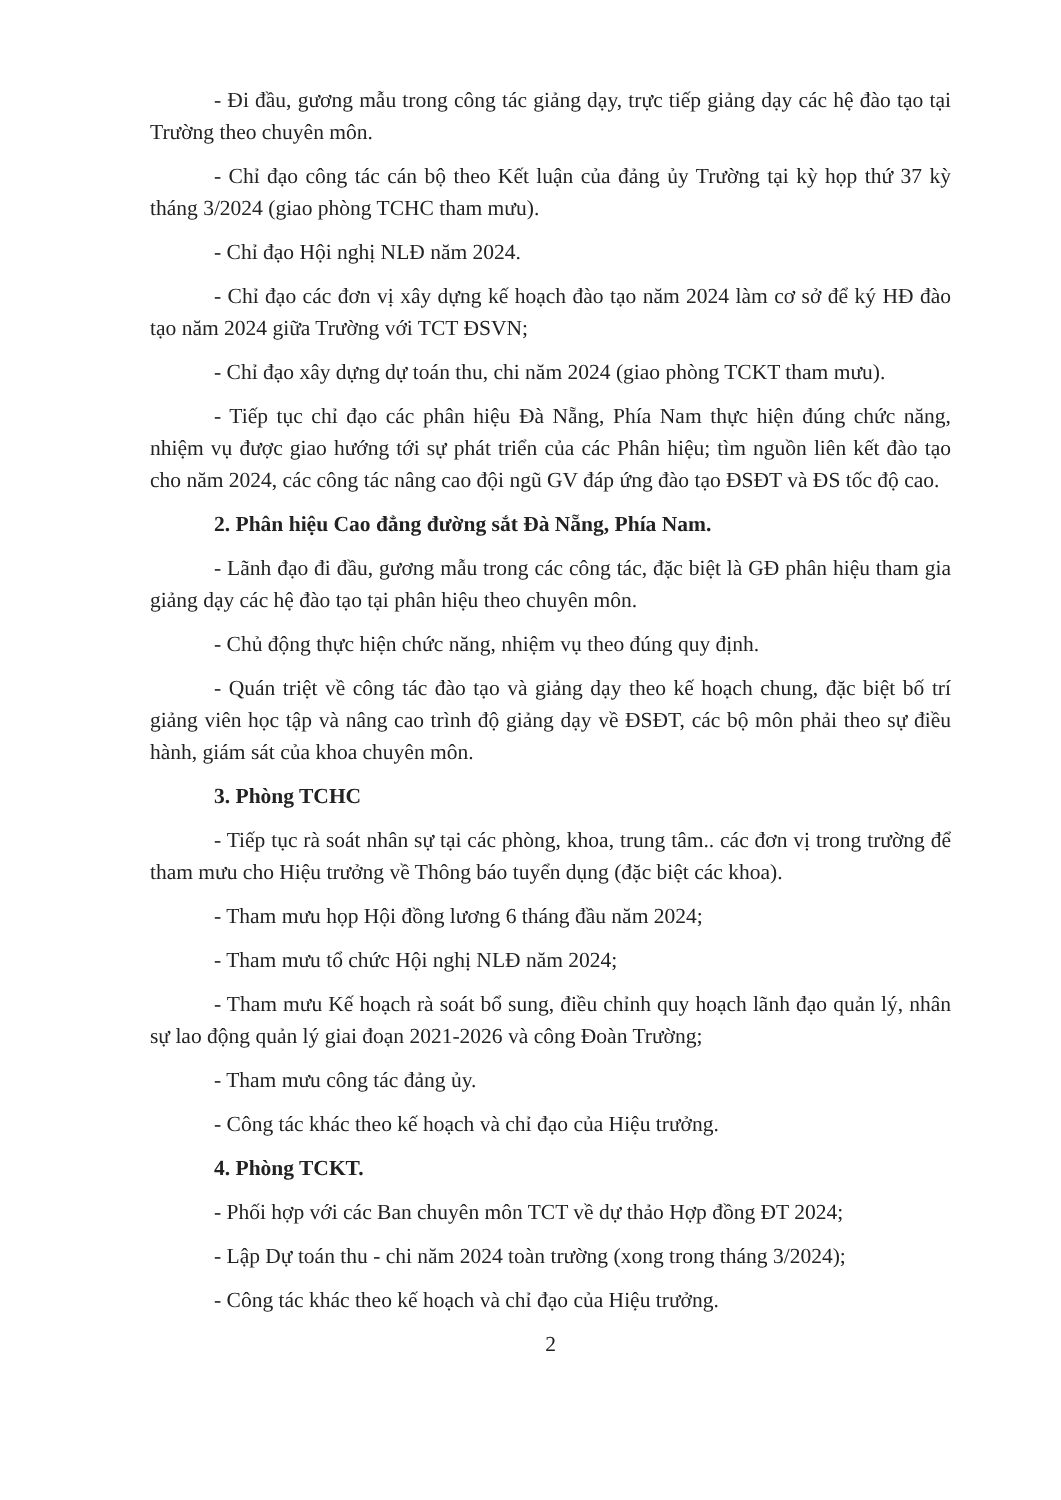- Đi đầu, gương mẫu trong công tác giảng dạy, trực tiếp giảng dạy các hệ đào tạo tại Trường theo chuyên môn.
- Chỉ đạo công tác cán bộ theo Kết luận của đảng ủy Trường tại kỳ họp thứ 37 kỳ tháng 3/2024 (giao phòng TCHC tham mưu).
- Chỉ đạo Hội nghị NLĐ năm 2024.
- Chỉ đạo các đơn vị xây dựng kế hoạch đào tạo năm 2024 làm cơ sở để ký HĐ đào tạo năm 2024 giữa Trường với TCT ĐSVN;
- Chỉ đạo xây dựng dự toán thu, chi năm 2024 (giao phòng TCKT tham mưu).
- Tiếp tục chỉ đạo các phân hiệu Đà Nẵng, Phía Nam thực hiện đúng chức năng, nhiệm vụ được giao hướng tới sự phát triển của các Phân hiệu; tìm nguồn liên kết đào tạo cho năm 2024, các công tác nâng cao đội ngũ GV đáp ứng đào tạo ĐSĐT và ĐS tốc độ cao.
2. Phân hiệu Cao đẳng đường sắt Đà Nẵng, Phía Nam.
- Lãnh đạo đi đầu, gương mẫu trong các công tác, đặc biệt là GĐ phân hiệu tham gia giảng dạy các hệ đào tạo tại phân hiệu theo chuyên môn.
- Chủ động thực hiện chức năng, nhiệm vụ theo đúng quy định.
- Quán triệt về công tác đào tạo và giảng dạy theo kế hoạch chung, đặc biệt bố trí giảng viên học tập và nâng cao trình độ giảng dạy về ĐSĐT, các bộ môn phải theo sự điều hành, giám sát của khoa chuyên môn.
3. Phòng TCHC
- Tiếp tục rà soát nhân sự tại các phòng, khoa, trung tâm.. các đơn vị trong trường để tham mưu cho Hiệu trưởng về Thông báo tuyển dụng (đặc biệt các khoa).
- Tham mưu họp Hội đồng lương 6 tháng đầu năm 2024;
- Tham mưu tổ chức Hội nghị NLĐ năm 2024;
- Tham mưu Kế hoạch rà soát bổ sung, điều chỉnh quy hoạch lãnh đạo quản lý, nhân sự lao động quản lý giai đoạn 2021-2026 và công Đoàn Trường;
- Tham mưu công tác đảng ủy.
- Công tác khác theo kế hoạch và chỉ đạo của Hiệu trưởng.
4. Phòng TCKT.
- Phối hợp với các Ban chuyên môn TCT về dự thảo Hợp đồng ĐT 2024;
- Lập Dự toán thu - chi năm 2024 toàn trường (xong trong tháng 3/2024);
- Công tác khác theo kế hoạch và chỉ đạo của Hiệu trưởng.
2